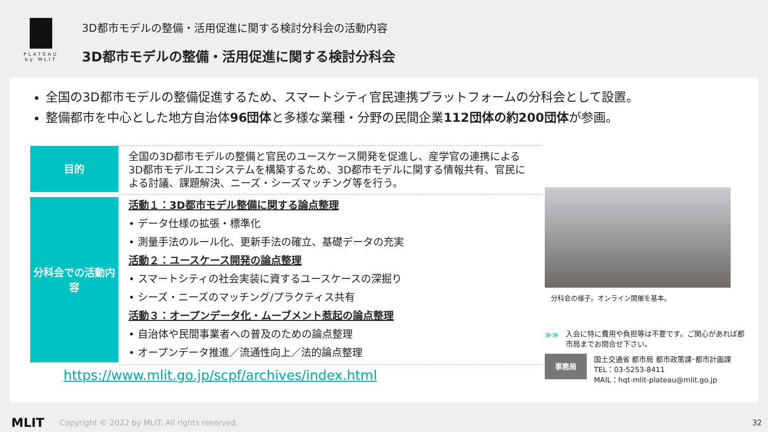PLATEAU
by MLIT
3D都市モデルの整備・活用促進に関する検討分科会の活動内容
3D都市モデルの整備・活用促進に関する検討分科会
全国の3D都市モデルの整備促進するため、スマートシティ官民連携プラットフォームの分科会として設置。
整備都市を中心とした地方自治体96団体と多様な業種・分野の民間企業112団体の約200団体が参画。
| 目的 | 全国の3D都市モデルの整備と官民のユースケース開発を促進し、産学官の連携による3D都市モデルエコシステムを構築するため、3D都市モデルに関する情報共有、官民による討議、課題解決、ニーズ・シーズマッチング等を行う。 |
| 分科会での活動内容 | 活動１：3D都市モデル整備に関する論点整理 • データ仕様の拡張・標準化 • 測量手法のルール化、更新手法の確立、基礎データの充実 活動２：ユースケース開発の論点整理 • スマートシティの社会実装に資するユースケースの深掘り • シーズ・ニーズのマッチング/プラクティス共有 活動３：オープンデータ化・ムーブメント惹起の論点整理 • 自治体や民間事業者への普及のための論点整理 • オープンデータ推進／流通性向上／法的論点整理 |
https://www.mlit.go.jp/scpf/archives/index.html
分科会の様子。オンライン開催を基本。
»» 入会に特に費用や負担等は不要です。ご関心があれば都市局までお問合せ下さい。
事務局
国土交通省 都市局 都市政策課･都市計画課
TEL：03-5253-8411
MAIL：hqt-mlit-plateau@mlit.go.jp
MLIT Copyright © 2022 by MLIT. All rights reserved. 32